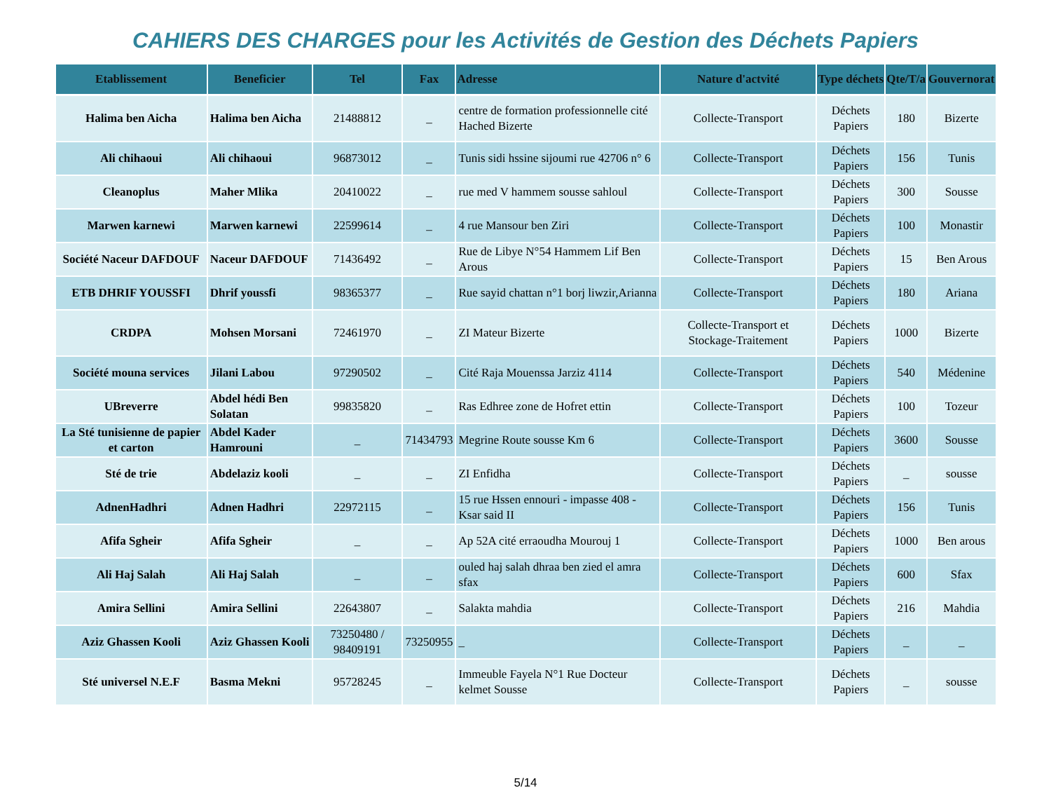CAHIERS DES CHARGES pour les Activités de Gestion des Déchets Papiers
| Etablissement | Beneficier | Tel | Fax | Adresse | Nature d'actvité | Type déchets | Qte/T/a | Gouvernorat |
| --- | --- | --- | --- | --- | --- | --- | --- | --- |
| Halima ben Aicha | Halima ben Aicha | 21488812 | _ | centre de formation professionnelle cité Hached Bizerte | Collecte-Transport | Déchets Papiers | 180 | Bizerte |
| Ali chihaoui | Ali chihaoui | 96873012 | _ | Tunis sidi hssine sijoumi rue 42706 n° 6 | Collecte-Transport | Déchets Papiers | 156 | Tunis |
| Cleanoplus | Maher Mlika | 20410022 | _ | rue med V hammem sousse sahloul | Collecte-Transport | Déchets Papiers | 300 | Sousse |
| Marwen karnewi | Marwen karnewi | 22599614 | _ | 4 rue Mansour ben Ziri | Collecte-Transport | Déchets Papiers | 100 | Monastir |
| Société Naceur DAFDOUF | Naceur DAFDOUF | 71436492 | _ | Rue de Libye N°54 Hammem Lif Ben Arous | Collecte-Transport | Déchets Papiers | 15 | Ben Arous |
| ETB DHRIF YOUSSFI | Dhrif youssfi | 98365377 | _ | Rue sayid chattan n°1 borj liwzir,Arianna | Collecte-Transport | Déchets Papiers | 180 | Ariana |
| CRDPA | Mohsen Morsani | 72461970 | _ | ZI Mateur Bizerte | Collecte-Transport et Stockage-Traitement | Déchets Papiers | 1000 | Bizerte |
| Société mouna services | Jilani Labou | 97290502 | _ | Cité Raja Mouenssa Jarziz 4114 | Collecte-Transport | Déchets Papiers | 540 | Médenine |
| UBreverre | Abdel hédi Ben Solatan | 99835820 | _ | Ras Edhree zone de Hofret ettin | Collecte-Transport | Déchets Papiers | 100 | Tozeur |
| La Sté tunisienne de papier et carton | Abdel Kader Hamrouni | _ | 71434793 | Megrine Route sousse Km 6 | Collecte-Transport | Déchets Papiers | 3600 | Sousse |
| Sté de trie | Abdelaziz kooli | _ | _ | ZI Enfidha | Collecte-Transport | Déchets Papiers | _ | sousse |
| AdnenHadhri | Adnen Hadhri | 22972115 | _ | 15 rue Hssen ennouri - impasse 408 -Ksar said II | Collecte-Transport | Déchets Papiers | 156 | Tunis |
| Afifa Sgheir | Afifa Sgheir | _ | _ | Ap 52A cité erraoudha Mourouj 1 | Collecte-Transport | Déchets Papiers | 1000 | Ben arous |
| Ali Haj Salah | Ali Haj Salah | _ | _ | ouled haj salah dhraa ben zied el amra sfax | Collecte-Transport | Déchets Papiers | 600 | Sfax |
| Amira Sellini | Amira Sellini | 22643807 | _ | Salakta mahdia | Collecte-Transport | Déchets Papiers | 216 | Mahdia |
| Aziz Ghassen Kooli | Aziz Ghassen Kooli | 73250480 / 98409191 | 73250955 | _ | Collecte-Transport | Déchets Papiers | _ | _ |
| Sté universel N.E.F | Basma Mekni | 95728245 | _ | Immeuble Fayela N°1 Rue Docteur kelmet Sousse | Collecte-Transport | Déchets Papiers | _ | sousse |
5/14